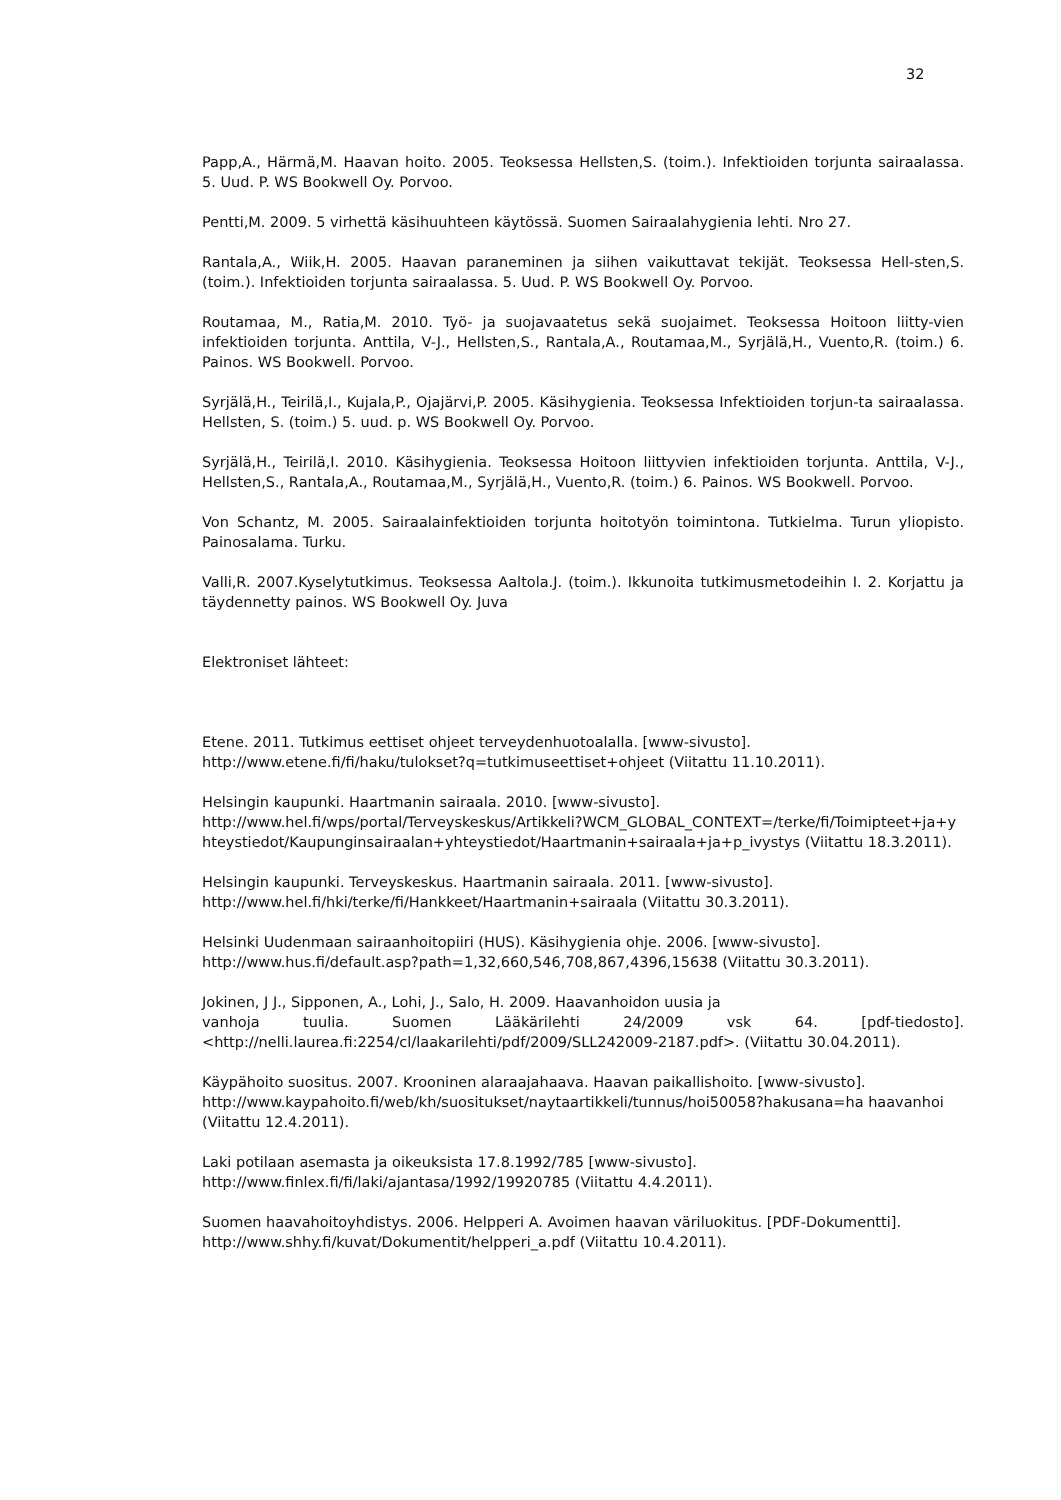32
Papp,A., Härmä,M. Haavan hoito. 2005. Teoksessa Hellsten,S. (toim.). Infektioiden torjunta sairaalassa. 5. Uud. P. WS Bookwell Oy. Porvoo.
Pentti,M. 2009. 5 virhettä käsihuuhteen käytössä. Suomen Sairaalahygienia lehti. Nro 27.
Rantala,A., Wiik,H. 2005. Haavan paraneminen ja siihen vaikuttavat tekijät. Teoksessa Hell-sten,S. (toim.). Infektioiden torjunta sairaalassa. 5. Uud. P. WS Bookwell Oy. Porvoo.
Routamaa, M., Ratia,M. 2010. Työ- ja suojavaatetus sekä suojaimet. Teoksessa Hoitoon liitty-vien infektioiden torjunta. Anttila, V-J., Hellsten,S., Rantala,A., Routamaa,M., Syrjälä,H., Vuento,R. (toim.) 6. Painos. WS Bookwell. Porvoo.
Syrjälä,H., Teirilä,I., Kujala,P., Ojajärvi,P. 2005. Käsihygienia. Teoksessa Infektioiden torjun-ta sairaalassa. Hellsten, S. (toim.) 5. uud. p. WS Bookwell Oy. Porvoo.
Syrjälä,H., Teirilä,I. 2010. Käsihygienia. Teoksessa Hoitoon liittyvien infektioiden torjunta. Anttila, V-J., Hellsten,S., Rantala,A., Routamaa,M., Syrjälä,H., Vuento,R. (toim.) 6. Painos. WS Bookwell. Porvoo.
Von Schantz, M. 2005. Sairaalainfektioiden torjunta hoitotyön toimintona. Tutkielma. Turun yliopisto. Painosalama. Turku.
Valli,R. 2007.Kyselytutkimus. Teoksessa Aaltola.J. (toim.). Ikkunoita tutkimusmetodeihin I. 2. Korjattu ja täydennetty painos. WS Bookwell Oy. Juva
Elektroniset lähteet:
Etene. 2011. Tutkimus eettiset ohjeet terveydenhuotoalalla. [www-sivusto].
http://www.etene.fi/fi/haku/tulokset?q=tutkimuseettiset+ohjeet (Viitattu 11.10.2011).
Helsingin kaupunki. Haartmanin sairaala. 2010. [www-sivusto].
http://www.hel.fi/wps/portal/Terveyskeskus/Artikkeli?WCM_GLOBAL_CONTEXT=/terke/fi/Toimipteet+ja+yhteystiedot/Kaupunginsairaalan+yhteystiedot/Haartmanin+sairaala+ja+p_ivystys (Viitattu 18.3.2011).
Helsingin kaupunki. Terveyskeskus. Haartmanin sairaala. 2011. [www-sivusto].
http://www.hel.fi/hki/terke/fi/Hankkeet/Haartmanin+sairaala (Viitattu 30.3.2011).
Helsinki Uudenmaan sairaanhoitopiiri (HUS). Käsihygienia ohje. 2006. [www-sivusto].
http://www.hus.fi/default.asp?path=1,32,660,546,708,867,4396,15638 (Viitattu 30.3.2011).
Jokinen, J J., Sipponen, A., Lohi, J., Salo, H. 2009. Haavanhoidon uusia ja
vanhoja tuulia. Suomen Lääkärilehti 24/2009 vsk 64. [pdf-tiedosto]. <http://nelli.laurea.fi:2254/cl/laakarilehti/pdf/2009/SLL242009-2187.pdf>. (Viitattu 30.04.2011).
Käypähoito suositus. 2007. Krooninen alaraajahaava. Haavan paikallishoito. [www-sivusto].
http://www.kaypahoito.fi/web/kh/suositukset/naytaartikkeli/tunnus/hoi50058?hakusana=ha haavanhoi (Viitattu 12.4.2011).
Laki potilaan asemasta ja oikeuksista 17.8.1992/785 [www-sivusto].
http://www.finlex.fi/fi/laki/ajantasa/1992/19920785 (Viitattu 4.4.2011).
Suomen haavahoitoyhdistys. 2006. Helpperi A. Avoimen haavan väriluokitus. [PDF-Dokumentti].
http://www.shhy.fi/kuvat/Dokumentit/helpperi_a.pdf (Viitattu 10.4.2011).